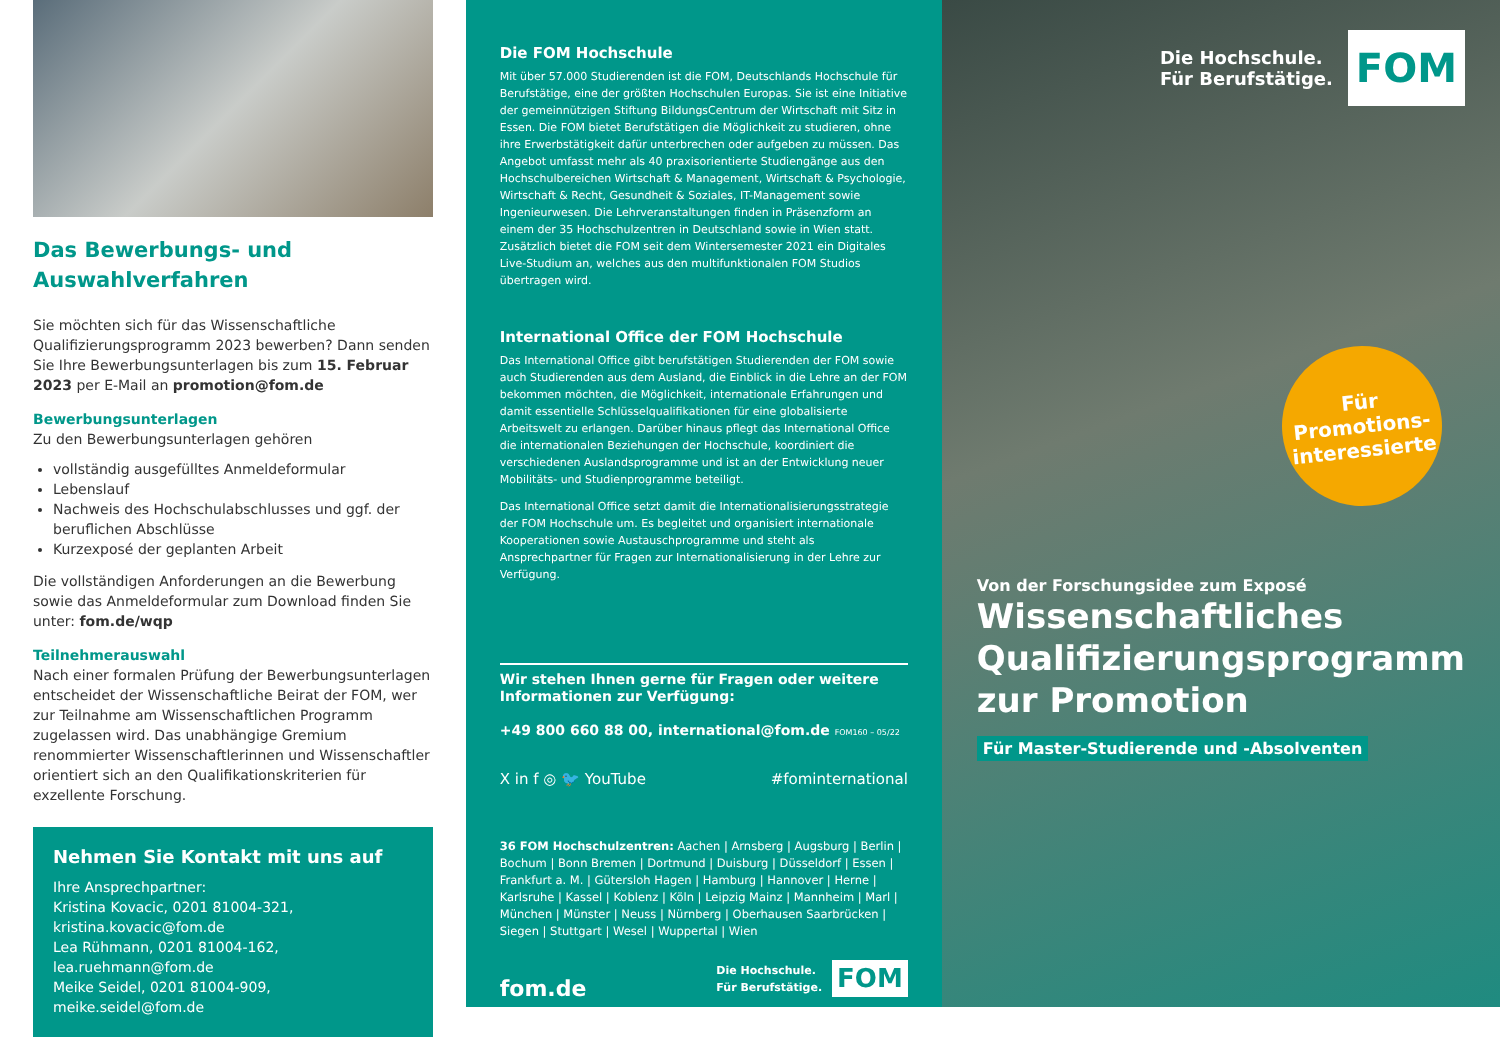Das Bewerbungs- und Auswahlverfahren
Sie möchten sich für das Wissenschaftliche Qualifizierungs­programm 2023 bewerben? Dann senden Sie Ihre Bewerbungs­unterlagen bis zum 15. Februar 2023 per E-Mail an promotion@fom.de
Bewerbungsunterlagen
Zu den Bewerbungsunterlagen gehören
vollständig ausgefülltes Anmeldeformular
Lebenslauf
Nachweis des Hochschulabschlusses und ggf. der beruflichen Abschlüsse
Kurzexposé der geplanten Arbeit
Die vollständigen Anforderungen an die Bewerbung sowie das Anmeldeformular zum Download finden Sie unter: fom.de/wqp
Teilnehmerauswahl
Nach einer formalen Prüfung der Bewerbungsunterlagen ent­scheidet der Wissenschaftliche Beirat der FOM, wer zur Teilnahme am Wissenschaftlichen Programm zugelassen wird. Das unab­hängige Gremium renommierter Wissenschaftlerinnen und Wissenschaftler orientiert sich an den Qualifikationskriterien für exzellente Forschung.
Nehmen Sie Kontakt mit uns auf
Ihre Ansprechpartner:
Kristina Kovacic, 0201 81004-321, kristina.kovacic@fom.de
Lea Rühmann, 0201 81004-162, lea.ruehmann@fom.de
Meike Seidel, 0201 81004-909, meike.seidel@fom.de
Die FOM Hochschule
Mit über 57.000 Studierenden ist die FOM, Deutschlands Hochschule für Berufstätige, eine der größten Hochschulen Europas. Sie ist eine Initiative der gemeinnützigen Stiftung BildungsCentrum der Wirtschaft mit Sitz in Essen. Die FOM bietet Berufs­tätigen die Möglichkeit zu studieren, ohne ihre Erwerbstätigkeit dafür unterbrechen oder aufgeben zu müssen. Das Angebot umfasst mehr als 40 praxisorientierte Studiengänge aus den Hochschulbereichen Wirtschaft & Management, Wirtschaft & Psychologie, Wirtschaft & Recht, Gesundheit & Soziales, IT-Management sowie Ingenieurwesen. Die Lehrveranstaltungen finden in Präsenzform an einem der 35 Hochschulzentren in Deutschland sowie in Wien statt. Zusätzlich bietet die FOM seit dem Wintersemester 2021 ein Digitales Live-Studium an, welches aus den multifunktionalen FOM Studios übertragen wird.
International Office der FOM Hochschule
Das International Office gibt berufstätigen Studierenden der FOM sowie auch Studierenden aus dem Ausland, die Einblick in die Lehre an der FOM bekommen möchten, die Möglichkeit, internationale Erfahrungen und damit essentielle Schlüssel­qualifikationen für eine globalisierte Arbeitswelt zu erlangen. Darüber hinaus pflegt das International Office die internationalen Beziehungen der Hochschule, koordiniert die verschiedenen Auslandsprogramme und ist an der Entwicklung neuer Mobilitäts- und Studienprogramme beteiligt.
Das International Office setzt damit die Internationalisierungsstrategie der FOM Hochschule um. Es begleitet und organisiert internationale Kooperationen sowie Austauschprogramme und steht als Ansprechpartner für Fragen zur Internationalisierung in der Lehre zur Verfügung.
Wir stehen Ihnen gerne für Fragen oder weitere Informationen zur Verfügung:
+49 800 660 88 00, international@fom.de FOM160 – 05/22
X in f ◎ 🐦 YouTube #fominternational
36 FOM Hochschulzentren: Aachen | Arnsberg | Augsburg | Berlin | Bochum | Bonn Bremen | Dortmund | Duisburg | Düsseldorf | Essen | Frankfurt a. M. | Gütersloh Hagen | Hamburg | Hannover | Herne | Karlsruhe | Kassel | Koblenz | Köln | Leipzig Mainz | Mannheim | Marl | München | Münster | Neuss | Nürnberg | Oberhausen Saarbrücken | Siegen | Stuttgart | Wesel | Wuppertal | Wien
fom.de Die Hochschule.
Für Berufstätige. FOM
Die Hochschule.
Für Berufstätige. FOM
Für
Promotions-
interessierte
Von der Forschungsidee zum Exposé
Wissenschaftliches Qualifizierungsprogramm zur Promotion
Für Master-Studierende und -Absolventen